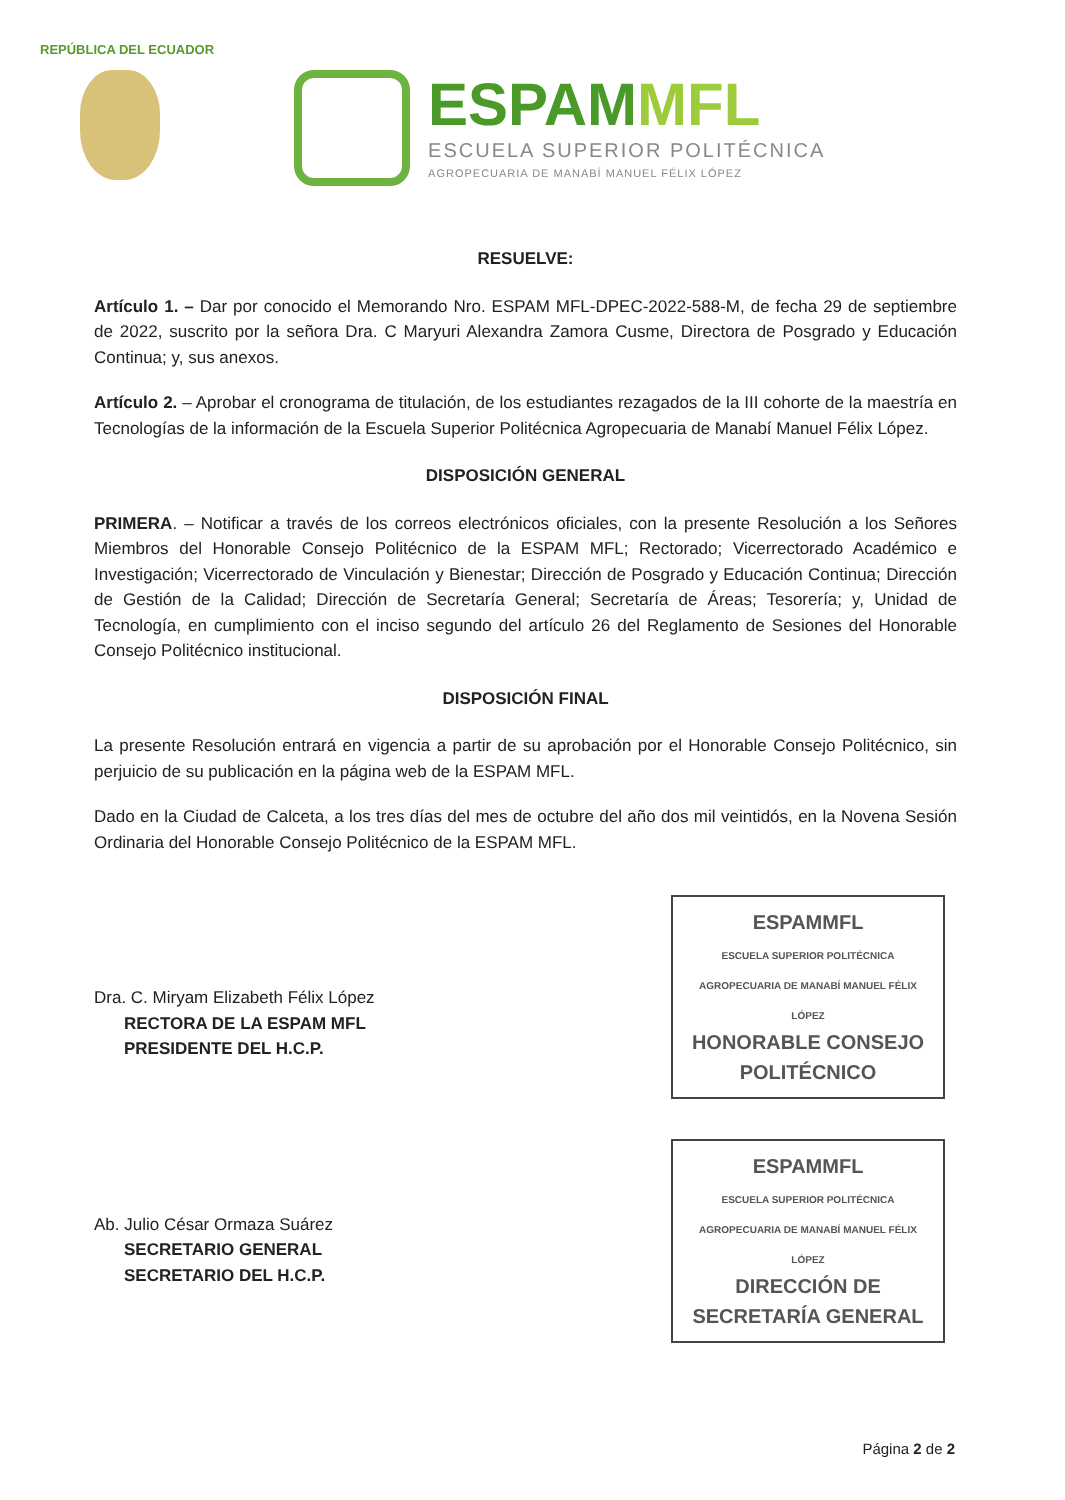REPÚBLICA DEL ECUADOR
ESPAMMFL
ESCUELA SUPERIOR POLITÉCNICA
AGROPECUARIA DE MANABÍ MANUEL FÉLIX LÓPEZ
RESUELVE:
Artículo 1. – Dar por conocido el Memorando Nro. ESPAM MFL-DPEC-2022-588-M, de fecha 29 de septiembre de 2022, suscrito por la señora Dra. C Maryuri Alexandra Zamora Cusme, Directora de Posgrado y Educación Continua; y, sus anexos.
Artículo 2. – Aprobar el cronograma de titulación, de los estudiantes rezagados de la III cohorte de la maestría en Tecnologías de la información de la Escuela Superior Politécnica Agropecuaria de Manabí Manuel Félix López.
DISPOSICIÓN GENERAL
PRIMERA. – Notificar a través de los correos electrónicos oficiales, con la presente Resolución a los Señores Miembros del Honorable Consejo Politécnico de la ESPAM MFL; Rectorado; Vicerrectorado Académico e Investigación; Vicerrectorado de Vinculación y Bienestar; Dirección de Posgrado y Educación Continua; Dirección de Gestión de la Calidad; Dirección de Secretaría General; Secretaría de Áreas; Tesorería; y, Unidad de Tecnología, en cumplimiento con el inciso segundo del artículo 26 del Reglamento de Sesiones del Honorable Consejo Politécnico institucional.
DISPOSICIÓN FINAL
La presente Resolución entrará en vigencia a partir de su aprobación por el Honorable Consejo Politécnico, sin perjuicio de su publicación en la página web de la ESPAM MFL.
Dado en la Ciudad de Calceta, a los tres días del mes de octubre del año dos mil veintidós, en la Novena Sesión Ordinaria del Honorable Consejo Politécnico de la ESPAM MFL.
Dra. C. Miryam Elizabeth Félix López
RECTORA DE LA ESPAM MFL
PRESIDENTE DEL H.C.P.
Ab. Julio César Ormaza Suárez
SECRETARIO GENERAL
SECRETARIO DEL H.C.P.
ESPAMMFL
ESCUELA SUPERIOR POLITÉCNICA AGROPECUARIA DE MANABÍ MANUEL FÉLIX LÓPEZ
HONORABLE CONSEJO POLITÉCNICO
ESPAMMFL
ESCUELA SUPERIOR POLITÉCNICA AGROPECUARIA DE MANABÍ MANUEL FÉLIX LÓPEZ
DIRECCIÓN DE SECRETARÍA GENERAL
Página 2 de 2